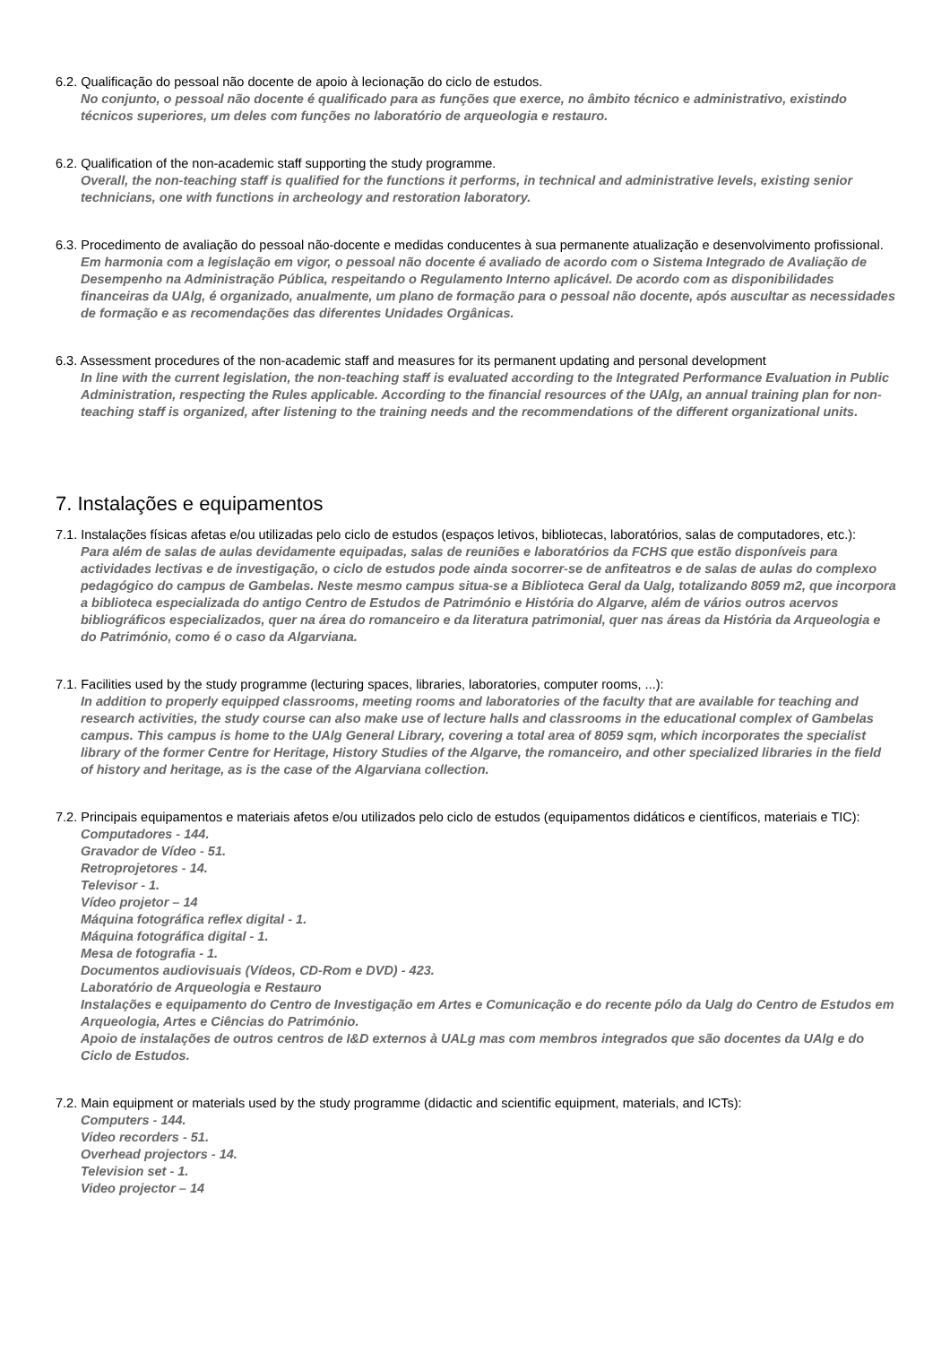6.2. Qualificação do pessoal não docente de apoio à lecionação do ciclo de estudos.
No conjunto, o pessoal não docente é qualificado para as funções que exerce, no âmbito técnico e administrativo, existindo técnicos superiores, um deles com funções no laboratório de arqueologia e restauro.
6.2. Qualification of the non-academic staff supporting the study programme.
Overall, the non-teaching staff is qualified for the functions it performs, in technical and administrative levels, existing senior technicians, one with functions in archeology and restoration laboratory.
6.3. Procedimento de avaliação do pessoal não-docente e medidas conducentes à sua permanente atualização e desenvolvimento profissional.
Em harmonia com a legislação em vigor, o pessoal não docente é avaliado de acordo com o Sistema Integrado de Avaliação de Desempenho na Administração Pública, respeitando o Regulamento Interno aplicável. De acordo com as disponibilidades financeiras da UAlg, é organizado, anualmente, um plano de formação para o pessoal não docente, após auscultar as necessidades de formação e as recomendações das diferentes Unidades Orgânicas.
6.3. Assessment procedures of the non-academic staff and measures for its permanent updating and personal development
In line with the current legislation, the non-teaching staff is evaluated according to the Integrated Performance Evaluation in Public Administration, respecting the Rules applicable. According to the financial resources of the UAlg, an annual training plan for non-teaching staff is organized, after listening to the training needs and the recommendations of the different organizational units.
7. Instalações e equipamentos
7.1. Instalações físicas afetas e/ou utilizadas pelo ciclo de estudos (espaços letivos, bibliotecas, laboratórios, salas de computadores, etc.):
Para além de salas de aulas devidamente equipadas, salas de reuniões e laboratórios da FCHS que estão disponíveis para actividades lectivas e de investigação, o ciclo de estudos pode ainda socorrer-se de anfiteatros e de salas de aulas do complexo pedagógico do campus de Gambelas. Neste mesmo campus situa-se a Biblioteca Geral da Ualg, totalizando 8059 m2, que incorpora a biblioteca especializada do antigo Centro de Estudos de Património e História do Algarve, além de vários outros acervos bibliográficos especializados, quer na área do romanceiro e da literatura patrimonial, quer nas áreas da História da Arqueologia e do Património, como é o caso da Algarviana.
7.1. Facilities used by the study programme (lecturing spaces, libraries, laboratories, computer rooms, ...):
In addition to properly equipped classrooms, meeting rooms and laboratories of the faculty that are available for teaching and research activities, the study course can also make use of lecture halls and classrooms in the educational complex of Gambelas campus. This campus is home to the UAlg General Library, covering a total area of 8059 sqm, which incorporates the specialist library of the former Centre for Heritage, History Studies of the Algarve, the romanceiro, and other specialized libraries in the field of history and heritage, as is the case of the Algarviana collection.
7.2. Principais equipamentos e materiais afetos e/ou utilizados pelo ciclo de estudos (equipamentos didáticos e científicos, materiais e TIC):
Computadores - 144.
Gravador de Vídeo - 51.
Retroprojetores - 14.
Televisor - 1.
Vídeo projetor – 14
Máquina fotográfica reflex digital - 1.
Máquina fotográfica digital - 1.
Mesa de fotografia - 1.
Documentos audiovisuais (Vídeos, CD-Rom e DVD) - 423.
Laboratório de Arqueologia e Restauro
Instalações e equipamento do Centro de Investigação em Artes e Comunicação e do recente pólo da Ualg do Centro de Estudos em Arqueologia, Artes e Ciências do Património.
Apoio de instalações de outros centros de I&D externos à UALg mas com membros integrados que são docentes da UAlg e do Ciclo de Estudos.
7.2. Main equipment or materials used by the study programme (didactic and scientific equipment, materials, and ICTs):
Computers - 144.
Video recorders - 51.
Overhead projectors - 14.
Television set - 1.
Video projector – 14